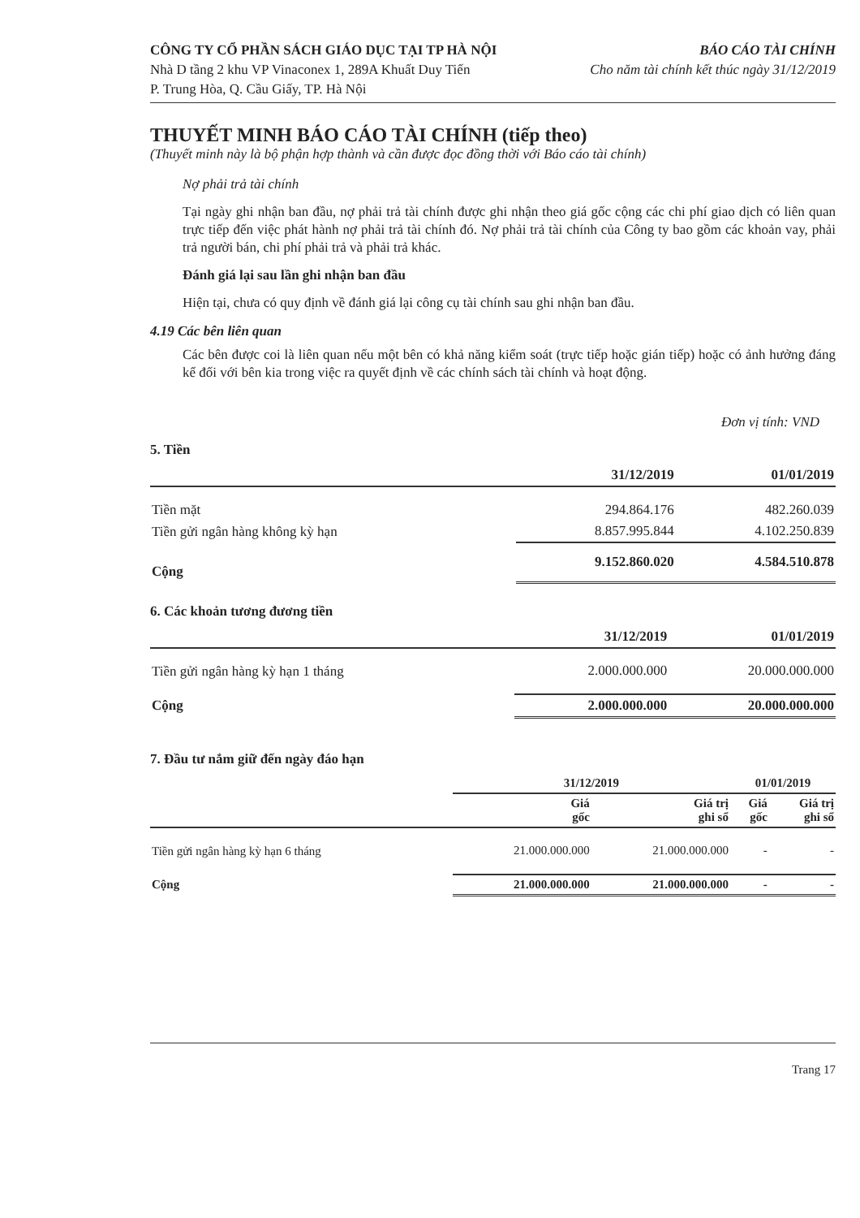CÔNG TY CỔ PHẦN SÁCH GIÁO DỤC TẠI TP HÀ NỘI
Nhà D tầng 2 khu VP Vinaconex 1, 289A Khuất Duy Tiến
P. Trung Hòa, Q. Cầu Giấy, TP. Hà Nội
BÁO CÁO TÀI CHÍNH
Cho năm tài chính kết thúc ngày 31/12/2019
THUYẾT MINH BÁO CÁO TÀI CHÍNH (tiếp theo)
(Thuyết minh này là bộ phận hợp thành và cần được đọc đồng thời với Báo cáo tài chính)
Nợ phải trả tài chính
Tại ngày ghi nhận ban đầu, nợ phải trả tài chính được ghi nhận theo giá gốc cộng các chi phí giao dịch có liên quan trực tiếp đến việc phát hành nợ phải trả tài chính đó. Nợ phải trả tài chính của Công ty bao gồm các khoản vay, phải trả người bán, chi phí phải trả và phải trả khác.
Đánh giá lại sau lần ghi nhận ban đầu
Hiện tại, chưa có quy định về đánh giá lại công cụ tài chính sau ghi nhận ban đầu.
4.19 Các bên liên quan
Các bên được coi là liên quan nếu một bên có khả năng kiểm soát (trực tiếp hoặc gián tiếp) hoặc có ảnh hưởng đáng kể đối với bên kia trong việc ra quyết định về các chính sách tài chính và hoạt động.
Đơn vị tính: VND
5. Tiền
| | 31/12/2019 | 01/01/2019 |
| --- | --- | --- |
| Tiền mặt | 294.864.176 | 482.260.039 |
| Tiền gửi ngân hàng không kỳ hạn | 8.857.995.844 | 4.102.250.839 |
| Cộng | 9.152.860.020 | 4.584.510.878 |
6. Các khoản tương đương tiền
| | 31/12/2019 | 01/01/2019 |
| --- | --- | --- |
| Tiền gửi ngân hàng kỳ hạn 1 tháng | 2.000.000.000 | 20.000.000.000 |
| Cộng | 2.000.000.000 | 20.000.000.000 |
7. Đầu tư nắm giữ đến ngày đáo hạn
| | 31/12/2019 | | 01/01/2019 | |
| --- | --- | --- | --- | --- |
| | Giá gốc | Giá trị ghi sổ | Giá gốc | Giá trị ghi sổ |
| Tiền gửi ngân hàng kỳ hạn 6 tháng | 21.000.000.000 | 21.000.000.000 | - | - |
| Cộng | 21.000.000.000 | 21.000.000.000 | - | - |
Trang 17